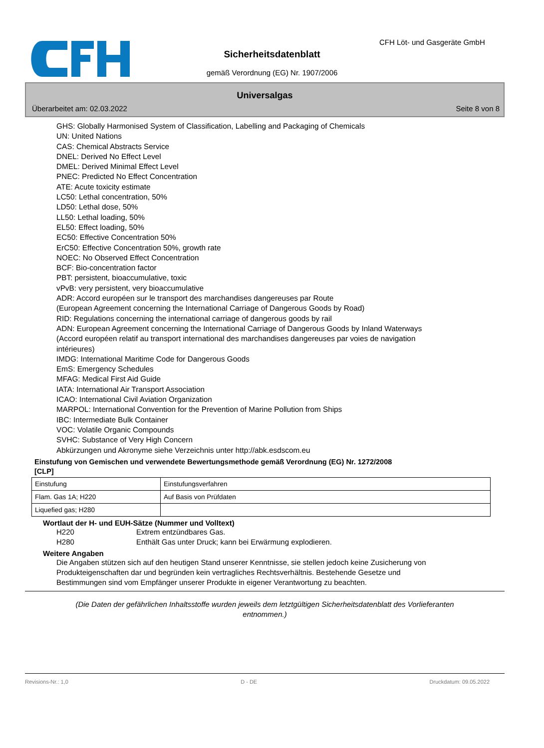CFH Löt- und Gasgeräte GmbH
Sicherheitsdatenblatt
gemäß Verordnung (EG) Nr. 1907/2006
Universalgas
Überarbeitet am: 02.03.2022 Seite 8 von 8
GHS: Globally Harmonised System of Classification, Labelling and Packaging of Chemicals
UN: United Nations
CAS: Chemical Abstracts Service
DNEL: Derived No Effect Level
DMEL: Derived Minimal Effect Level
PNEC: Predicted No Effect Concentration
ATE: Acute toxicity estimate
LC50: Lethal concentration, 50%
LD50: Lethal dose, 50%
LL50: Lethal loading, 50%
EL50: Effect loading, 50%
EC50: Effective Concentration 50%
ErC50: Effective Concentration 50%, growth rate
NOEC: No Observed Effect Concentration
BCF: Bio-concentration factor
PBT: persistent, bioaccumulative, toxic
vPvB: very persistent, very bioaccumulative
ADR: Accord européen sur le transport des marchandises dangereuses par Route
(European Agreement concerning the International Carriage of Dangerous Goods by Road)
RID: Regulations concerning the international carriage of dangerous goods by rail
ADN: European Agreement concerning the International Carriage of Dangerous Goods by Inland Waterways
(Accord européen relatif au transport international des marchandises dangereuses par voies de navigation
intérieures)
IMDG: International Maritime Code for Dangerous Goods
EmS: Emergency Schedules
MFAG: Medical First Aid Guide
IATA: International Air Transport Association
ICAO: International Civil Aviation Organization
MARPOL: International Convention for the Prevention of Marine Pollution from Ships
IBC: Intermediate Bulk Container
VOC: Volatile Organic Compounds
SVHC: Substance of Very High Concern
Abkürzungen und Akronyme siehe Verzeichnis unter http://abk.esdscom.eu
Einstufung von Gemischen und verwendete Bewertungsmethode gemäß Verordnung (EG) Nr. 1272/2008
[CLP]
| Einstufung | Einstufungsverfahren |
| Flam. Gas 1A; H220 | Auf Basis von Prüfdaten |
| Liquefied gas; H280 | |
Wortlaut der H- und EUH-Sätze (Nummer und Volltext)
H220 Extrem entzündbares Gas.
H280 Enthält Gas unter Druck; kann bei Erwärmung explodieren.
Weitere Angaben
Die Angaben stützen sich auf den heutigen Stand unserer Kenntnisse, sie stellen jedoch keine Zusicherung von Produkteigenschaften dar und begründen kein vertragliches Rechtsverhältnis. Bestehende Gesetze und Bestimmungen sind vom Empfänger unserer Produkte in eigener Verantwortung zu beachten.
(Die Daten der gefährlichen Inhaltsstoffe wurden jeweils dem letztgültigen Sicherheitsdatenblatt des Vorlieferanten entnommen.)
Revisions-Nr.: 1,0 D - DE Druckdatum: 09.05.2022